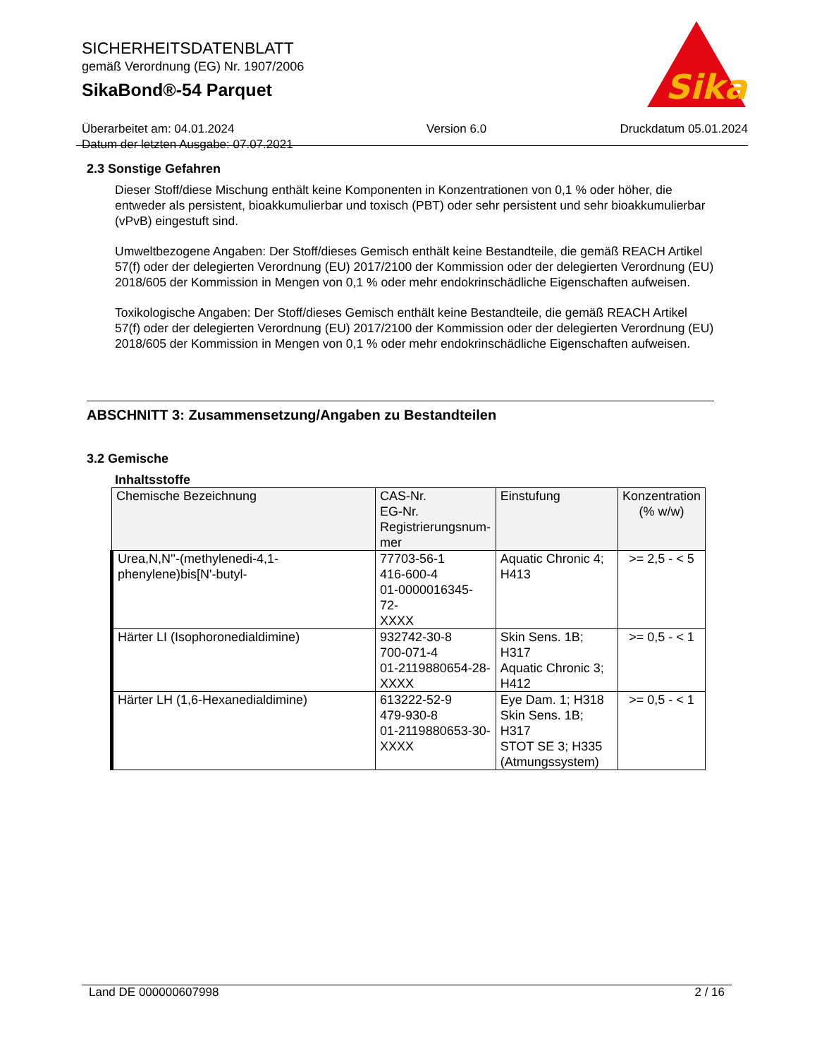SICHERHEITSDATENBLATT
gemäß Verordnung (EG) Nr. 1907/2006
SikaBond®-54 Parquet
Sika
Überarbeitet am: 04.01.2024
Datum der letzten Ausgabe: 07.07.2021
Version 6.0 Druckdatum 05.01.2024
2.3 Sonstige Gefahren
Dieser Stoff/diese Mischung enthält keine Komponenten in Konzentrationen von 0,1 % oder höher, die entweder als persistent, bioakkumulierbar und toxisch (PBT) oder sehr persistent und sehr bioakkumulierbar (vPvB) eingestuft sind.
Umweltbezogene Angaben: Der Stoff/dieses Gemisch enthält keine Bestandteile, die gemäß REACH Artikel 57(f) oder der delegierten Verordnung (EU) 2017/2100 der Kommission oder der delegierten Verordnung (EU) 2018/605 der Kommission in Mengen von 0,1 % oder mehr endokrinschädliche Eigenschaften aufweisen.
Toxikologische Angaben: Der Stoff/dieses Gemisch enthält keine Bestandteile, die gemäß REACH Artikel 57(f) oder der delegierten Verordnung (EU) 2017/2100 der Kommission oder der delegierten Verordnung (EU) 2018/605 der Kommission in Mengen von 0,1 % oder mehr endokrinschädliche Eigenschaften aufweisen.
ABSCHNITT 3: Zusammensetzung/Angaben zu Bestandteilen
3.2 Gemische
Inhaltsstoffe
| Chemische Bezeichnung | CAS-Nr. EG-Nr. Registrierungsnum- mer | Einstufung | Konzentration (% w/w) |
| --- | --- | --- | --- |
| Urea,N,N''-(methylenedi-4,1-phenylene)bis[N'-butyl- | 77703-56-1 416-600-4 01-0000016345-72- XXXX | Aquatic Chronic 4; H413 | >= 2,5 - < 5 |
| Härter LI (Isophoronedialdimine) | 932742-30-8 700-071-4 01-2119880654-28- XXXX | Skin Sens. 1B; H317 Aquatic Chronic 3; H412 | >= 0,5 - < 1 |
| Härter LH (1,6-Hexanedialdimine) | 613222-52-9 479-930-8 01-2119880653-30- XXXX | Eye Dam. 1; H318 Skin Sens. 1B; H317 STOT SE 3; H335 (Atmungssystem) | >= 0,5 - < 1 |
Land DE 000000607998 2 / 16